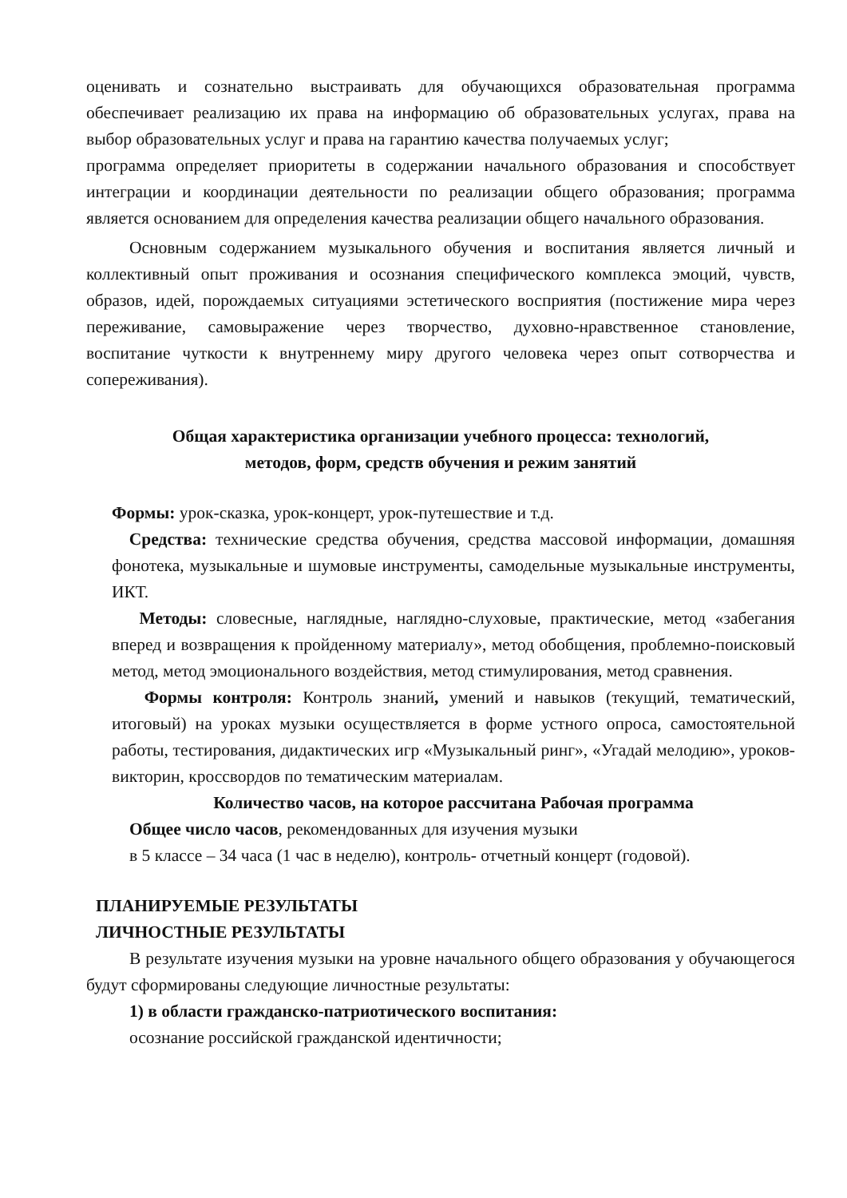оценивать и сознательно выстраивать для обучающихся образовательная программа обеспечивает реализацию их права на информацию об образовательных услугах, права на выбор образовательных услуг и права на гарантию качества получаемых услуг;
программа определяет приоритеты в содержании начального образования и способствует интеграции и координации деятельности по реализации общего образования; программа является основанием для определения качества реализации общего начального образования.
Основным содержанием музыкального обучения и воспитания является личный и коллективный опыт проживания и осознания специфического комплекса эмоций, чувств, образов, идей, порождаемых ситуациями эстетического восприятия (постижение мира через переживание, самовыражение через творчество, духовно-нравственное становление, воспитание чуткости к внутреннему миру другого человека через опыт сотворчества и сопереживания).
Общая характеристика организации учебного процесса: технологий,
методов, форм, средств обучения и режим занятий
Формы: урок-сказка, урок-концерт, урок-путешествие и т.д.
Средства: технические средства обучения, средства массовой информации, домашняя фонотека, музыкальные и шумовые инструменты, самодельные музыкальные инструменты, ИКТ.
Методы: словесные, наглядные, наглядно-слуховые, практические, метод «забегания вперед и возвращения к пройденному материалу», метод обобщения, проблемно-поисковый метод, метод эмоционального воздействия, метод стимулирования, метод сравнения.
Формы контроля: Контроль знаний, умений и навыков (текущий, тематический, итоговый) на уроках музыки осуществляется в форме устного опроса, самостоятельной работы, тестирования, дидактических игр «Музыкальный ринг», «Угадай мелодию», уроков-викторин, кроссвордов по тематическим материалам.
Количество часов, на которое рассчитана Рабочая программа
Общее число часов, рекомендованных для изучения музыки
в 5 классе – 34 часа (1 час в неделю), контроль- отчетный концерт (годовой).
ПЛАНИРУЕМЫЕ РЕЗУЛЬТАТЫ
ЛИЧНОСТНЫЕ РЕЗУЛЬТАТЫ
В результате изучения музыки на уровне начального общего образования у обучающегося будут сформированы следующие личностные результаты:
1) в области гражданско-патриотического воспитания:
осознание российской гражданской идентичности;